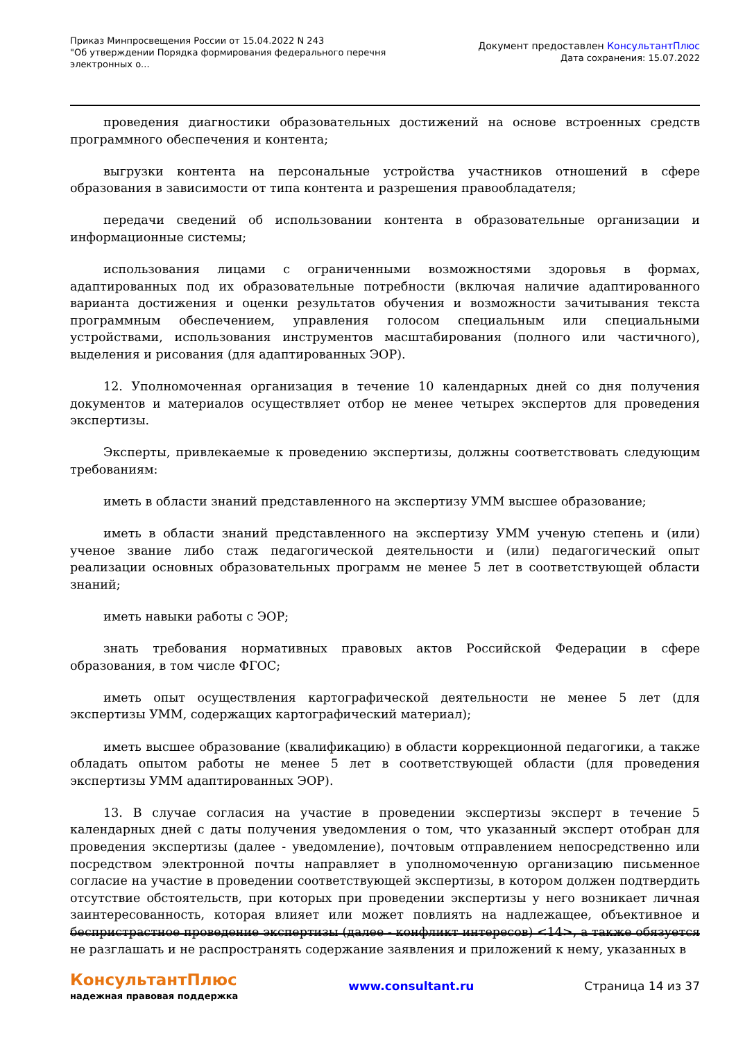Приказ Минпросвещения России от 15.04.2022 N 243
"Об утверждении Порядка формирования федерального перечня электронных о...
Документ предоставлен КонсультантПлюс
Дата сохранения: 15.07.2022
проведения диагностики образовательных достижений на основе встроенных средств программного обеспечения и контента;
выгрузки контента на персональные устройства участников отношений в сфере образования в зависимости от типа контента и разрешения правообладателя;
передачи сведений об использовании контента в образовательные организации и информационные системы;
использования лицами с ограниченными возможностями здоровья в формах, адаптированных под их образовательные потребности (включая наличие адаптированного варианта достижения и оценки результатов обучения и возможности зачитывания текста программным обеспечением, управления голосом специальным или специальными устройствами, использования инструментов масштабирования (полного или частичного), выделения и рисования (для адаптированных ЭОР).
12. Уполномоченная организация в течение 10 календарных дней со дня получения документов и материалов осуществляет отбор не менее четырех экспертов для проведения экспертизы.
Эксперты, привлекаемые к проведению экспертизы, должны соответствовать следующим требованиям:
иметь в области знаний представленного на экспертизу УММ высшее образование;
иметь в области знаний представленного на экспертизу УММ ученую степень и (или) ученое звание либо стаж педагогической деятельности и (или) педагогический опыт реализации основных образовательных программ не менее 5 лет в соответствующей области знаний;
иметь навыки работы с ЭОР;
знать требования нормативных правовых актов Российской Федерации в сфере образования, в том числе ФГОС;
иметь опыт осуществления картографической деятельности не менее 5 лет (для экспертизы УММ, содержащих картографический материал);
иметь высшее образование (квалификацию) в области коррекционной педагогики, а также обладать опытом работы не менее 5 лет в соответствующей области (для проведения экспертизы УММ адаптированных ЭОР).
13. В случае согласия на участие в проведении экспертизы эксперт в течение 5 календарных дней с даты получения уведомления о том, что указанный эксперт отобран для проведения экспертизы (далее - уведомление), почтовым отправлением непосредственно или посредством электронной почты направляет в уполномоченную организацию письменное согласие на участие в проведении соответствующей экспертизы, в котором должен подтвердить отсутствие обстоятельств, при которых при проведении экспертизы у него возникает личная заинтересованность, которая влияет или может повлиять на надлежащее, объективное и беспристрастное проведение экспертизы (далее - конфликт интересов) <14>, а также обязуется не разглашать и не распространять содержание заявления и приложений к нему, указанных в
КонсультантПлюс
надежная правовая поддержка
www.consultant.ru Страница 14 из 37